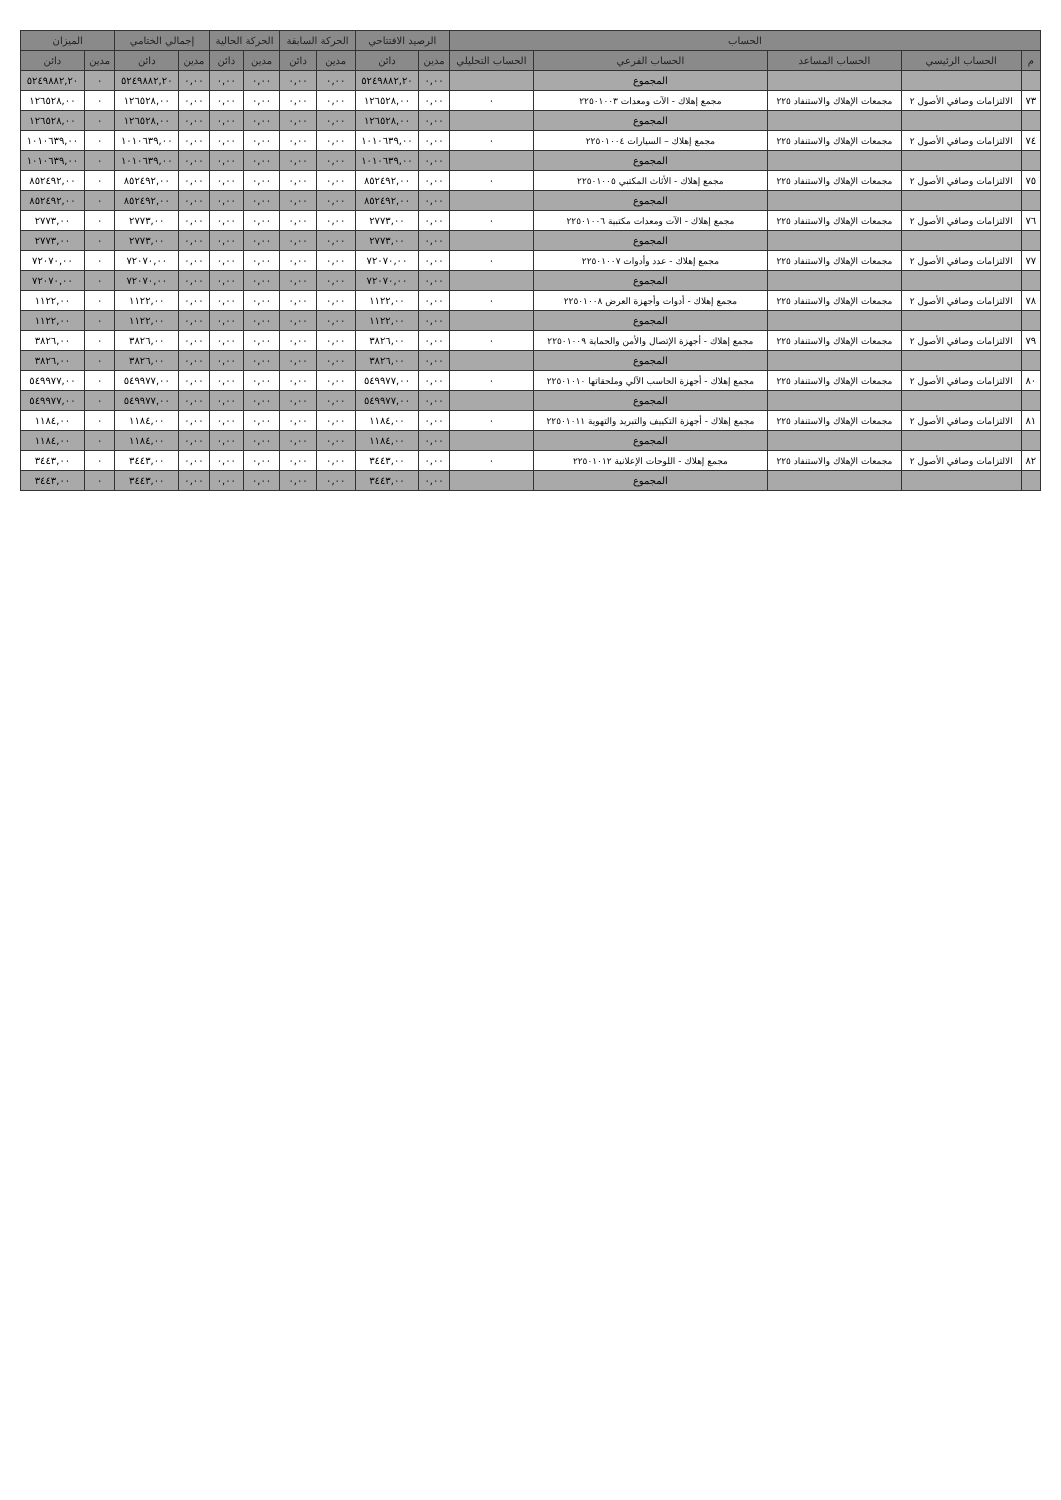| الحساب | | | | | الرصيد الافتتاحي | | الحركة السابقة | | الحركة الحالية | | إجمالي الختامي | | الميزان | |
| --- | --- | --- | --- | --- | --- | --- | --- | --- | --- | --- | --- | --- | --- | --- |
| م | الحساب الرئيسي | الحساب المساعد | الحساب الفرعي | الحساب التحليلي | مدين | دائن | مدين | دائن | مدين | دائن | مدين | دائن | مدين | دائن |
| | | | المجموع | | ٠,٠٠ | ٥٢٤٩٨٨٢,٢٠ | ٠,٠٠ | ٠,٠٠ | ٠,٠٠ | ٠,٠٠ | ٠,٠٠ | ٥٢٤٩٨٨٢,٢٠ | ٠ | ٥٢٤٩٨٨٢,٢٠ |
| ٧٣ | الالتزامات وصافي الأصول ٢ | مجمعات الإهلاك والاستنفاد ٢٢٥ | مجمع إهلاك - الآت ومعدات ٢٢٥٠١٠٠٣ | ٠ | ٠,٠٠ | ١٢٦٥٢٨,٠٠ | ٠,٠٠ | ٠,٠٠ | ٠,٠٠ | ٠,٠٠ | ٠,٠٠ | ١٢٦٥٢٨,٠٠ | ٠ | ١٢٦٥٢٨,٠٠ |
| | | | المجموع | | ٠,٠٠ | ١٢٦٥٢٨,٠٠ | ٠,٠٠ | ٠,٠٠ | ٠,٠٠ | ٠,٠٠ | ٠,٠٠ | ١٢٦٥٢٨,٠٠ | ٠ | ١٢٦٥٢٨,٠٠ |
| ٧٤ | الالتزامات وصافي الأصول ٢ | مجمعات الإهلاك والاستنفاد ٢٢٥ | مجمع إهلاك – السيارات ٢٢٥٠١٠٠٤ | ٠ | ٠,٠٠ | ١٠١٠٦٣٩,٠٠ | ٠,٠٠ | ٠,٠٠ | ٠,٠٠ | ٠,٠٠ | ٠,٠٠ | ١٠١٠٦٣٩,٠٠ | ٠ | ١٠١٠٦٣٩,٠٠ |
| | | | المجموع | | ٠,٠٠ | ١٠١٠٦٣٩,٠٠ | ٠,٠٠ | ٠,٠٠ | ٠,٠٠ | ٠,٠٠ | ٠,٠٠ | ١٠١٠٦٣٩,٠٠ | ٠ | ١٠١٠٦٣٩,٠٠ |
| ٧٥ | الالتزامات وصافي الأصول ٢ | مجمعات الإهلاك والاستنفاد ٢٢٥ | مجمع إهلاك - الأثاث المكتبي ٢٢٥٠١٠٠٥ | ٠ | ٠,٠٠ | ٨٥٢٤٩٢,٠٠ | ٠,٠٠ | ٠,٠٠ | ٠,٠٠ | ٠,٠٠ | ٠,٠٠ | ٨٥٢٤٩٢,٠٠ | ٠ | ٨٥٢٤٩٢,٠٠ |
| | | | المجموع | | ٠,٠٠ | ٨٥٢٤٩٢,٠٠ | ٠,٠٠ | ٠,٠٠ | ٠,٠٠ | ٠,٠٠ | ٠,٠٠ | ٨٥٢٤٩٢,٠٠ | ٠ | ٨٥٢٤٩٢,٠٠ |
| ٧٦ | الالتزامات وصافي الأصول ٢ | مجمعات الإهلاك والاستنفاد ٢٢٥ | مجمع إهلاك - الآت ومعدات مكتبية ٢٢٥٠١٠٠٦ | ٠ | ٠,٠٠ | ٢٧٧٣,٠٠ | ٠,٠٠ | ٠,٠٠ | ٠,٠٠ | ٠,٠٠ | ٠,٠٠ | ٢٧٧٣,٠٠ | ٠ | ٢٧٧٣,٠٠ |
| | | | المجموع | | ٠,٠٠ | ٢٧٧٣,٠٠ | ٠,٠٠ | ٠,٠٠ | ٠,٠٠ | ٠,٠٠ | ٠,٠٠ | ٢٧٧٣,٠٠ | ٠ | ٢٧٧٣,٠٠ |
| ٧٧ | الالتزامات وصافي الأصول ٢ | مجمعات الإهلاك والاستنفاد ٢٢٥ | مجمع إهلاك - عدد وأدوات ٢٢٥٠١٠٠٧ | ٠ | ٠,٠٠ | ٧٢٠٧٠,٠٠ | ٠,٠٠ | ٠,٠٠ | ٠,٠٠ | ٠,٠٠ | ٠,٠٠ | ٧٢٠٧٠,٠٠ | ٠ | ٧٢٠٧٠,٠٠ |
| | | | المجموع | | ٠,٠٠ | ٧٢٠٧٠,٠٠ | ٠,٠٠ | ٠,٠٠ | ٠,٠٠ | ٠,٠٠ | ٠,٠٠ | ٧٢٠٧٠,٠٠ | ٠ | ٧٢٠٧٠,٠٠ |
| ٧٨ | الالتزامات وصافي الأصول ٢ | مجمعات الإهلاك والاستنفاد ٢٢٥ | مجمع إهلاك - أدوات وأجهزة العرض ٢٢٥٠١٠٠٨ | ٠ | ٠,٠٠ | ١١٢٢,٠٠ | ٠,٠٠ | ٠,٠٠ | ٠,٠٠ | ٠,٠٠ | ٠,٠٠ | ١١٢٢,٠٠ | ٠ | ١١٢٢,٠٠ |
| | | | المجموع | | ٠,٠٠ | ١١٢٢,٠٠ | ٠,٠٠ | ٠,٠٠ | ٠,٠٠ | ٠,٠٠ | ٠,٠٠ | ١١٢٢,٠٠ | ٠ | ١١٢٢,٠٠ |
| ٧٩ | الالتزامات وصافي الأصول ٢ | مجمعات الإهلاك والاستنفاد ٢٢٥ | مجمع إهلاك - أجهزة الإتصال والأمن والحماية ٢٢٥٠١٠٠٩ | ٠ | ٠,٠٠ | ٣٨٢٦,٠٠ | ٠,٠٠ | ٠,٠٠ | ٠,٠٠ | ٠,٠٠ | ٠,٠٠ | ٣٨٢٦,٠٠ | ٠ | ٣٨٢٦,٠٠ |
| | | | المجموع | | ٠,٠٠ | ٣٨٢٦,٠٠ | ٠,٠٠ | ٠,٠٠ | ٠,٠٠ | ٠,٠٠ | ٠,٠٠ | ٣٨٢٦,٠٠ | ٠ | ٣٨٢٦,٠٠ |
| ٨٠ | الالتزامات وصافي الأصول ٢ | مجمعات الإهلاك والاستنفاد ٢٢٥ | مجمع إهلاك - أجهزة الحاسب الآلي وملحقاتها ٢٢٥٠١٠١٠ | ٠ | ٠,٠٠ | ٥٤٩٩٧٧,٠٠ | ٠,٠٠ | ٠,٠٠ | ٠,٠٠ | ٠,٠٠ | ٠,٠٠ | ٥٤٩٩٧٧,٠٠ | ٠ | ٥٤٩٩٧٧,٠٠ |
| | | | المجموع | | ٠,٠٠ | ٥٤٩٩٧٧,٠٠ | ٠,٠٠ | ٠,٠٠ | ٠,٠٠ | ٠,٠٠ | ٠,٠٠ | ٥٤٩٩٧٧,٠٠ | ٠ | ٥٤٩٩٧٧,٠٠ |
| ٨١ | الالتزامات وصافي الأصول ٢ | مجمعات الإهلاك والاستنفاد ٢٢٥ | مجمع إهلاك - أجهزة التكييف والتبريد والتهوية ٢٢٥٠١٠١١ | ٠ | ٠,٠٠ | ١١٨٤,٠٠ | ٠,٠٠ | ٠,٠٠ | ٠,٠٠ | ٠,٠٠ | ٠,٠٠ | ١١٨٤,٠٠ | ٠ | ١١٨٤,٠٠ |
| | | | المجموع | | ٠,٠٠ | ١١٨٤,٠٠ | ٠,٠٠ | ٠,٠٠ | ٠,٠٠ | ٠,٠٠ | ٠,٠٠ | ١١٨٤,٠٠ | ٠ | ١١٨٤,٠٠ |
| ٨٢ | الالتزامات وصافي الأصول ٢ | مجمعات الإهلاك والاستنفاد ٢٢٥ | مجمع إهلاك - اللوحات الإعلانية ٢٢٥٠١٠١٢ | ٠ | ٠,٠٠ | ٣٤٤٣,٠٠ | ٠,٠٠ | ٠,٠٠ | ٠,٠٠ | ٠,٠٠ | ٠,٠٠ | ٣٤٤٣,٠٠ | ٠ | ٣٤٤٣,٠٠ |
| | | | المجموع | | ٠,٠٠ | ٣٤٤٣,٠٠ | ٠,٠٠ | ٠,٠٠ | ٠,٠٠ | ٠,٠٠ | ٠,٠٠ | ٣٤٤٣,٠٠ | ٠ | ٣٤٤٣,٠٠ |